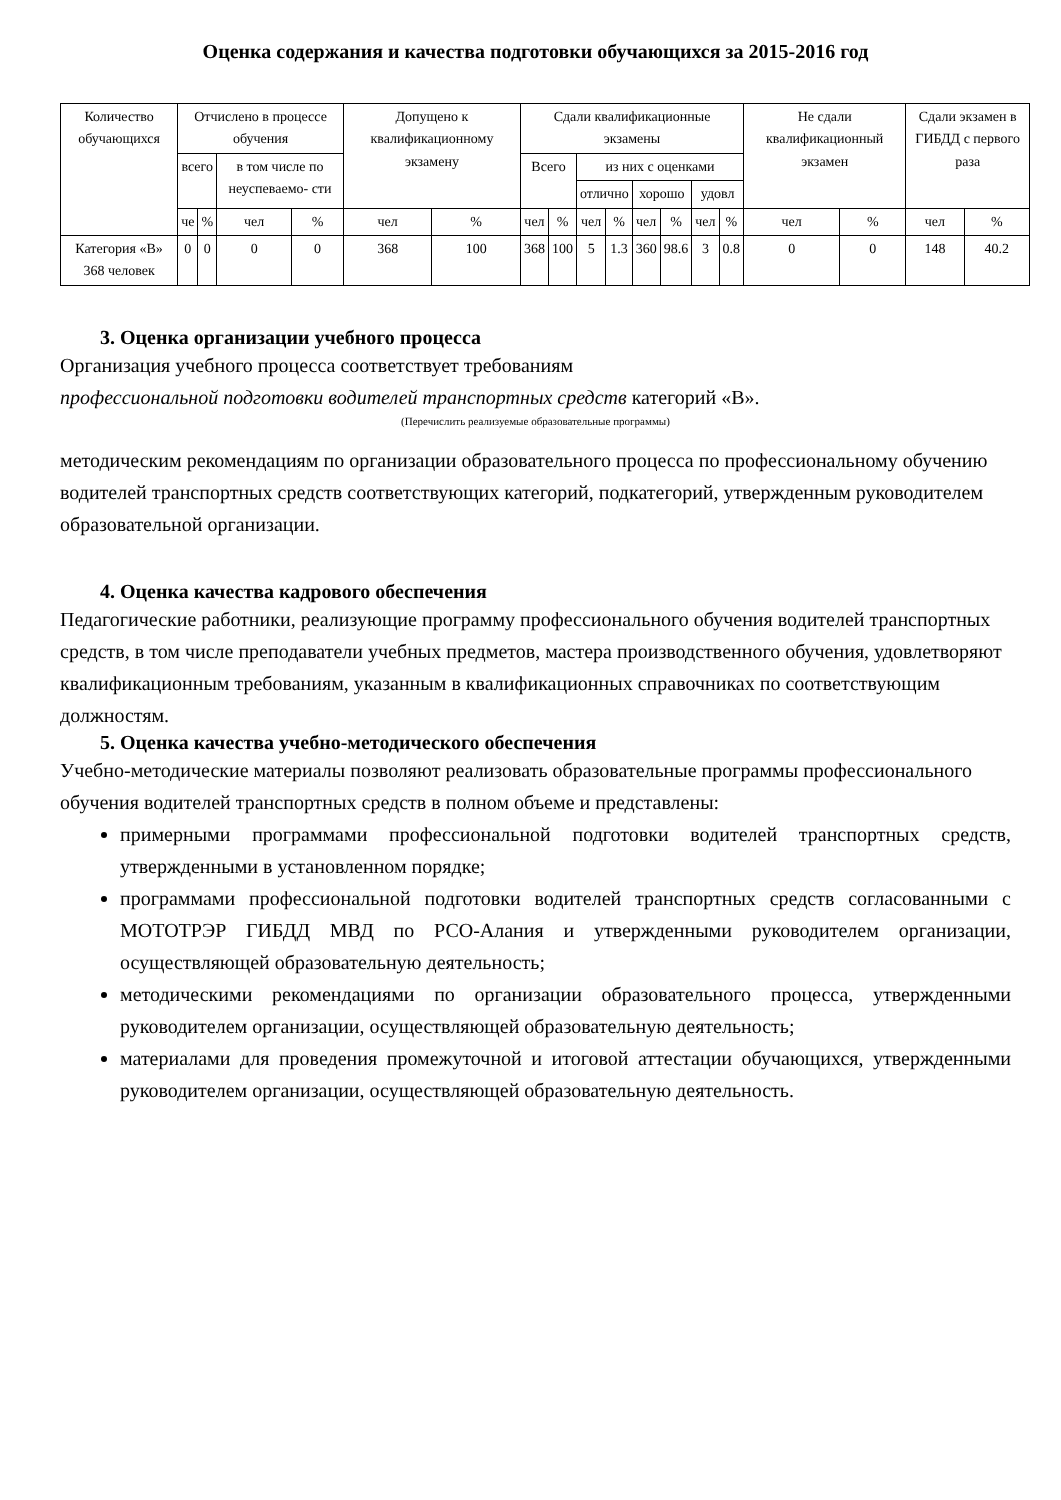Оценка содержания и качества подготовки обучающихся за 2015-2016 год
| Количество обучающихся | Отчислено в процессе обучения | | | | Допущено к квалификационному экзамену | | Сдали квалификационные экзамены | | | | | | | | Не сдали квалификационный экзамен | | Сдали экзамен в ГИБДД с первого раза | |
| --- | --- | --- | --- | --- | --- | --- | --- | --- | --- | --- | --- | --- | --- | --- | --- | --- | --- | --- |
| | всего | | в том числе по неуспеваемо- сти | | | | Всего | | из них с оценками | | | | | | | | | |
| | | | | | | | | | отлично | | хорошо | | удовл | | | | | |
| | че | % | чел | % | чел | % | чел | % | чел | % | чел | % | чел | % | чел | % | чел | % |
| Категория «В» 368 человек | 0 | 0 | 0 | 0 | 368 | 100 | 368 | 100 | 5 | 1.3 | 360 | 98.6 | 3 | 0.8 | 0 | 0 | 148 | 40.2 |
3. Оценка организации учебного процесса
Организация учебного процесса соответствует требованиям
профессиональной подготовки водителей транспортных средств категорий «В».
(Перечислить реализуемые образовательные программы)
методическим рекомендациям по организации образовательного процесса по профессиональному обучению водителей транспортных средств соответствующих категорий, подкатегорий, утвержденным руководителем образовательной организации.
4. Оценка качества кадрового обеспечения
Педагогические работники, реализующие программу профессионального обучения водителей транспортных средств, в том числе преподаватели учебных предметов, мастера производственного обучения, удовлетворяют квалификационным требованиям, указанным в квалификационных справочниках по соответствующим должностям.
5. Оценка качества учебно-методического обеспечения
Учебно-методические материалы позволяют реализовать образовательные программы профессионального обучения водителей транспортных средств в полном объеме и представлены:
примерными программами профессиональной подготовки водителей транспортных средств, утвержденными в установленном порядке;
программами профессиональной подготовки водителей транспортных средств согласованными с МОТОТРЭР ГИБДД МВД по РСО-Алания и утвержденными руководителем организации, осуществляющей образовательную деятельность;
методическими рекомендациями по организации образовательного процесса, утвержденными руководителем организации, осуществляющей образовательную деятельность;
материалами для проведения промежуточной и итоговой аттестации обучающихся, утвержденными руководителем организации, осуществляющей образовательную деятельность.